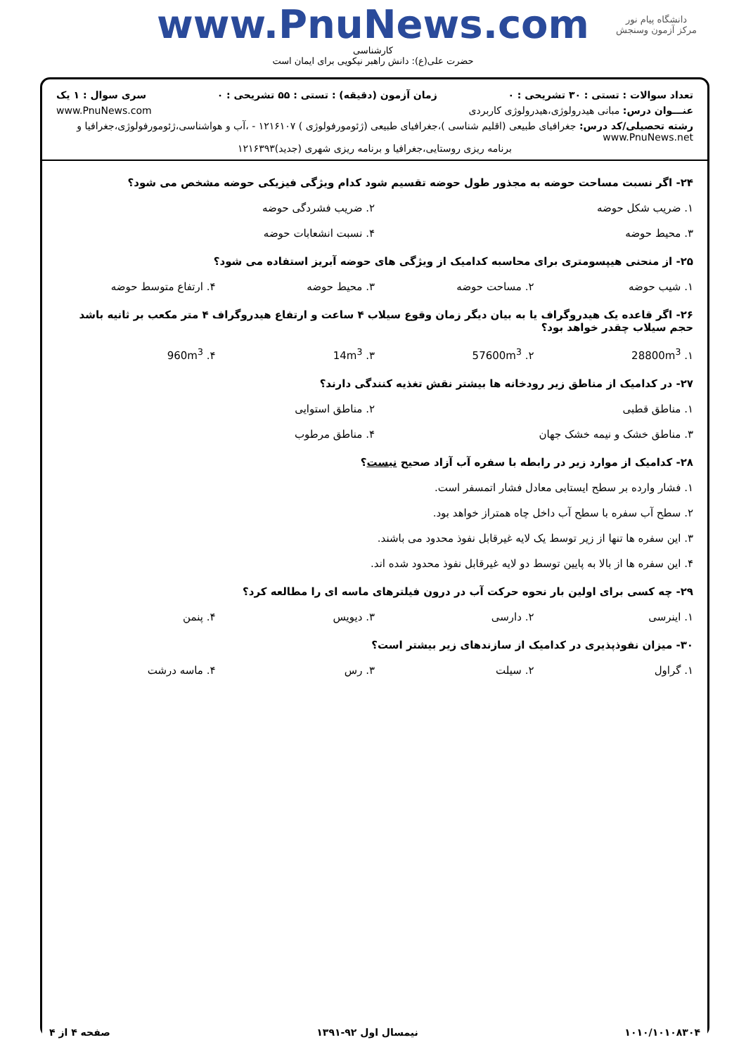دانشگاه پیام نور
مرکز آزمون وسنجش
www.PnuNews.com
کارشناسی
حضرت علی(ع): دانش راهبر نیکویی برای ایمان است
تعداد سوالات : تستی : ۳۰ تشریحی : ۰ زمان آزمون (دقیقه) : تستی : ۵۵ تشریحی : ۰ سری سوال : ۱ یک
عنـــوان درس: مبانی هیدرولوژی،هیدرولوژی کاربردی www.PnuNews.com
رشته تحصیلی/کد درس: جغرافیای طبیعی (اقلیم شناسی )،جغرافیای طبیعی (ژئومورفولوژی ) ۱۲۱۶۱۰۷ - ،آب و هواشناسی،ژئومورفولوژی،جغرافیا و www.PnuNews.net
برنامه ریزی روستایی،جغرافیا و برنامه ریزی شهری (جدید)۱۲۱۶۳۹۳
۲۴- اگر نسبت مساحت حوضه به مجذور طول حوضه تقسیم شود کدام ویژگی فیزیکی حوضه مشخص می شود؟
۱. ضریب شکل حوضه ۲. ضریب فشردگی حوضه
۳. محیط حوضه ۴. نسبت انشعابات حوضه
۲۵- از منحنی هیپسومتری برای محاسبه کدامیک از ویژگی های حوضه آبریز استفاده می شود؟
۱. شیب حوضه ۲. مساحت حوضه ۳. محیط حوضه ۴. ارتفاع متوسط حوضه
۲۶- اگر قاعده یک هیدروگراف یا به بیان دیگر زمان وقوع سیلاب ۴ ساعت و ارتفاع هیدروگراف ۴ متر مکعب بر ثانیه باشد حجم سیلاب چقدر خواهد بود؟
۱. 28800m<sup>3</sup> ۲. 57600m<sup>3</sup> ۳. 14m<sup>3</sup> ۴. 960m<sup>3</sup>
۲۷- در کدامیک از مناطق زیر رودخانه ها بیشتر نقش تغذیه کنندگی دارند؟
۱. مناطق قطبی ۲. مناطق استوایی
۳. مناطق خشک و نیمه خشک جهان ۴. مناطق مرطوب
۲۸- کدامیک از موارد زیر در رابطه با سفره آب آزاد صحیح نیست؟
۱. فشار وارده بر سطح ایستابی معادل فشار اتمسفر است.
۲. سطح آب سفره با سطح آب داخل چاه همتراز خواهد بود.
۳. این سفره ها تنها از زیر توسط یک لایه غیرقابل نفوذ محدود می باشند.
۴. این سفره ها از بالا به پایین توسط دو لایه غیرقابل نفوذ محدود شده اند.
۲۹- چه کسی برای اولین بار نحوه حرکت آب در درون فیلترهای ماسه ای را مطالعه کرد؟
۱. اینرسی ۲. دارسی ۳. دیویس ۴. پنمن
۳۰- میزان نفوذپذیری در کدامیک از سازندهای زیر بیشتر است؟
۱. گراول ۲. سیلت ۳. رس ۴. ماسه درشت
۱۰۱۰/۱۰۱۰۸۳۰۴ نیمسال اول ۹۲-۱۳۹۱ صفحه ۴ از ۴